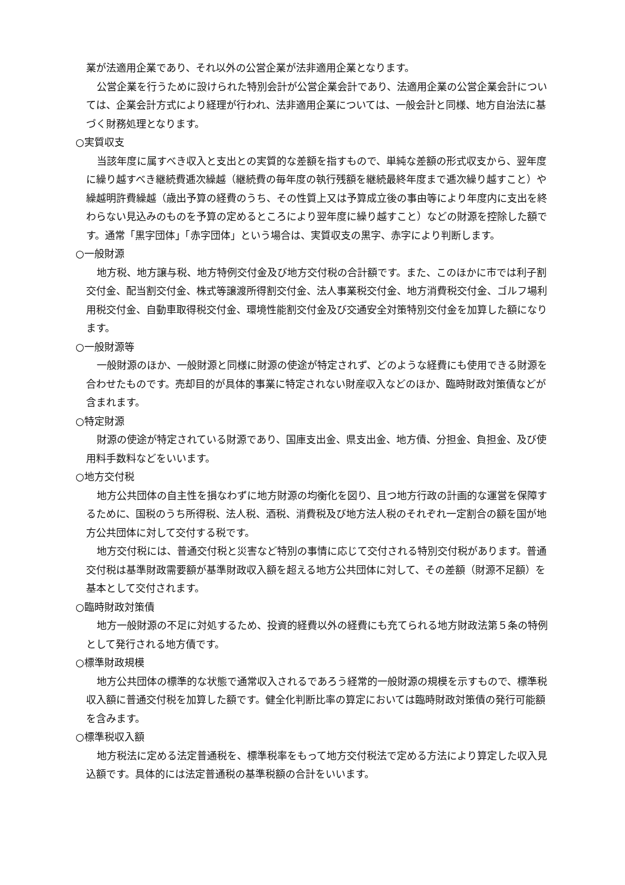業が法適用企業であり、それ以外の公営企業が法非適用企業となります。
公営企業を行うために設けられた特別会計が公営企業会計であり、法適用企業の公営企業会計については、企業会計方式により経理が行われ、法非適用企業については、一般会計と同様、地方自治法に基づく財務処理となります。
○実質収支
当該年度に属すべき収入と支出との実質的な差額を指すもので、単純な差額の形式収支から、翌年度に繰り越すべき継続費逓次繰越（継続費の毎年度の執行残額を継続最終年度まで逓次繰り越すこと）や繰越明許費繰越（歳出予算の経費のうち、その性質上又は予算成立後の事由等により年度内に支出を終わらない見込みのものを予算の定めるところにより翌年度に繰り越すこと）などの財源を控除した額です。通常「黒字団体」「赤字団体」という場合は、実質収支の黒字、赤字により判断します。
○一般財源
地方税、地方譲与税、地方特例交付金及び地方交付税の合計額です。また、このほかに市では利子割交付金、配当割交付金、株式等譲渡所得割交付金、法人事業税交付金、地方消費税交付金、ゴルフ場利用税交付金、自動車取得税交付金、環境性能割交付金及び交通安全対策特別交付金を加算した額になります。
○一般財源等
一般財源のほか、一般財源と同様に財源の使途が特定されず、どのような経費にも使用できる財源を合わせたものです。売却目的が具体的事業に特定されない財産収入などのほか、臨時財政対策債などが含まれます。
○特定財源
財源の使途が特定されている財源であり、国庫支出金、県支出金、地方債、分担金、負担金、及び使用料手数料などをいいます。
○地方交付税
地方公共団体の自主性を損なわずに地方財源の均衡化を図り、且つ地方行政の計画的な運営を保障するために、国税のうち所得税、法人税、酒税、消費税及び地方法人税のそれぞれ一定割合の額を国が地方公共団体に対して交付する税です。
地方交付税には、普通交付税と災害など特別の事情に応じて交付される特別交付税があります。普通交付税は基準財政需要額が基準財政収入額を超える地方公共団体に対して、その差額（財源不足額）を基本として交付されます。
○臨時財政対策債
地方一般財源の不足に対処するため、投資的経費以外の経費にも充てられる地方財政法第５条の特例として発行される地方債です。
○標準財政規模
地方公共団体の標準的な状態で通常収入されるであろう経常的一般財源の規模を示すもので、標準税収入額に普通交付税を加算した額です。健全化判断比率の算定においては臨時財政対策債の発行可能額を含みます。
○標準税収入額
地方税法に定める法定普通税を、標準税率をもって地方交付税法で定める方法により算定した収入見込額です。具体的には法定普通税の基準税額の合計をいいます。